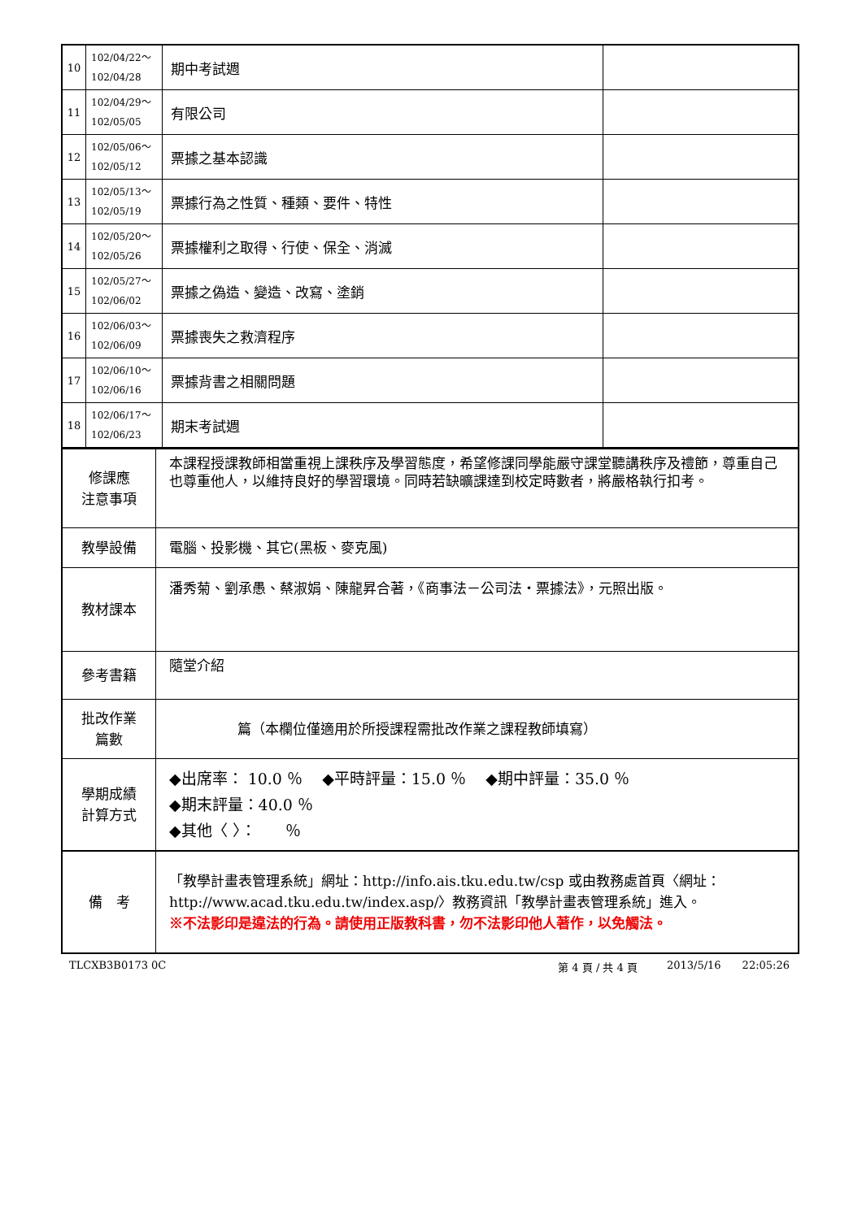| 10 | 102/04/22～ 102/04/28 | 期中考試週 | |
| 11 | 102/04/29～ 102/05/05 | 有限公司 | |
| 12 | 102/05/06～ 102/05/12 | 票據之基本認識 | |
| 13 | 102/05/13～ 102/05/19 | 票據行為之性質、種類、要件、特性 | |
| 14 | 102/05/20～ 102/05/26 | 票據權利之取得、行使、保全、消滅 | |
| 15 | 102/05/27～ 102/06/02 | 票據之偽造、變造、改寫、塗銷 | |
| 16 | 102/06/03～ 102/06/09 | 票據喪失之救濟程序 | |
| 17 | 102/06/10～ 102/06/16 | 票據背書之相關問題 | |
| 18 | 102/06/17～ 102/06/23 | 期末考試週 | |
| 修課應 注意事項 | 本課程授課教師相當重視上課秩序及學習態度，希望修課同學能嚴守課堂聽講秩序及禮節，尊重自己也尊重他人，以維持良好的學習環境。同時若缺曠課達到校定時數者，將嚴格執行扣考。 |
| 教學設備 | 電腦、投影機、其它(黑板、麥克風) |
| 教材課本 | 潘秀菊、劉承愚、蔡淑娟、陳龍昇合著，《商事法－公司法‧票據法》，元照出版。 |
| 參考書籍 | 隨堂介紹 |
| 批改作業 篇數 | 篇（本欄位僅適用於所授課程需批改作業之課程教師填寫） |
| 學期成績 計算方式 | ◆出席率： 10.0 ％ ◆平時評量：15.0 ％ ◆期中評量：35.0 ％ ◆期末評量：40.0 ％ ◆其他〈 〉： ％ |
| 備 考 | 「教學計畫表管理系統」網址： http://info.ais.tku.edu.tw/csp 或由教務處首頁〈網址： http://www.acad.tku.edu.tw/index.asp/ 〉教務資訊「教學計畫表管理系統」進入。 ※不法影印是違法的行為。請使用正版教科書，勿不法影印他人著作，以免觸法。 |
TLCXB3B0173 0C 第 4 頁 / 共 4 頁 2013/5/16 22:05:26